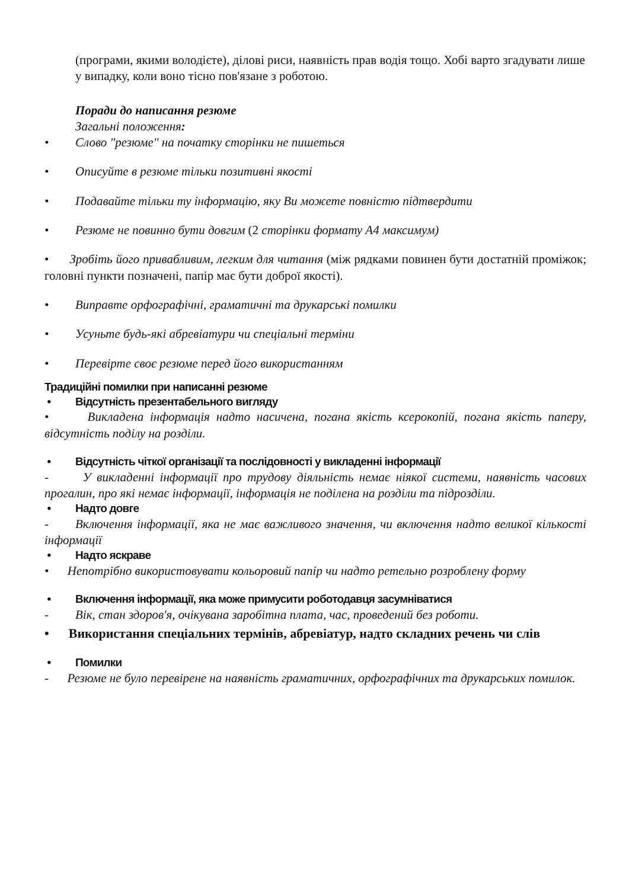(програми, якими володієте), ділові риси, наявність прав водія тощо. Хобі варто згадувати лише у випадку, коли воно тісно пов'язане з роботою.
Поради до написання резюме
Загальні положення:
• Слово "резюме" на початку сторінки не пишеться
• Описуйте в резюме тільки позитивні якості
• Подавайте тільки ту інформацію, яку Ви можете повністю підтвердити
• Резюме не повинно бути довгим (2 сторінки формату А4 максимум)
• Зробіть його привабливим, легким для читання (між рядками повинен бути достатній проміжок; головні пункти позначені, папір має бути доброї якості).
• Виправте орфографічні, граматичні та друкарські помилки
• Усуньте будь-які абревіатури чи спеціальні терміни
• Перевірте своє резюме перед його використанням
Традиційні помилки при написанні резюме
• Відсутність презентабельного вигляду
• Викладена інформація надто насичена, погана якість ксерокопій, погана якість паперу, відсутність поділу на розділи.
• Відсутність чіткої організації та послідовності у викладенні інформації
- У викладенні інформації про трудову діяльність немає ніякої системи, наявність часових прогалин, про які немає інформації, інформація не поділена на розділи та підрозділи.
• Надто довге
- Включення інформації, яка не має важливого значення, чи включення надто великої кількості інформації
• Надто яскраве
• Непотрібно використовувати кольоровий папір чи надто ретельно розроблену форму
• Включення інформації, яка може примусити роботодавця засумніватися
- Вік, стан здоров'я, очікувана заробітна плата, час, проведений без роботи.
• Використання спеціальних термінів, абревіатур, надто складних речень чи слів
• Помилки
- Резюме не було перевірене на наявність граматичних, орфографічних та друкарських помилок.